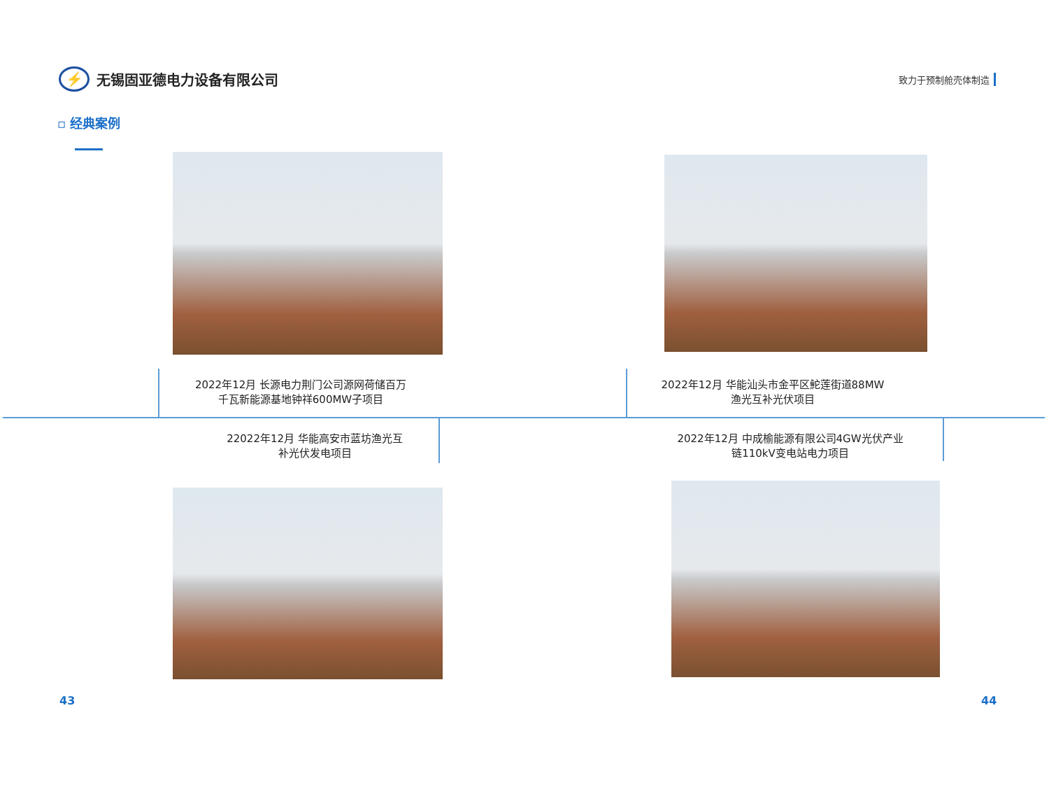⚡
无锡固亚德电力设备有限公司
致力于预制舱壳体制造
▫ 经典案例
2022年12月 长源电力荆门公司源网荷储百万
千瓦新能源基地钟祥600MW子项目
2022年12月 华能汕头市金平区鮀莲街道88MW
渔光互补光伏项目
22022年12月 华能高安市蓝坊渔光互
补光伏发电项目
2022年12月 中成榆能源有限公司4GW光伏产业
链110kV变电站电力项目
43 44